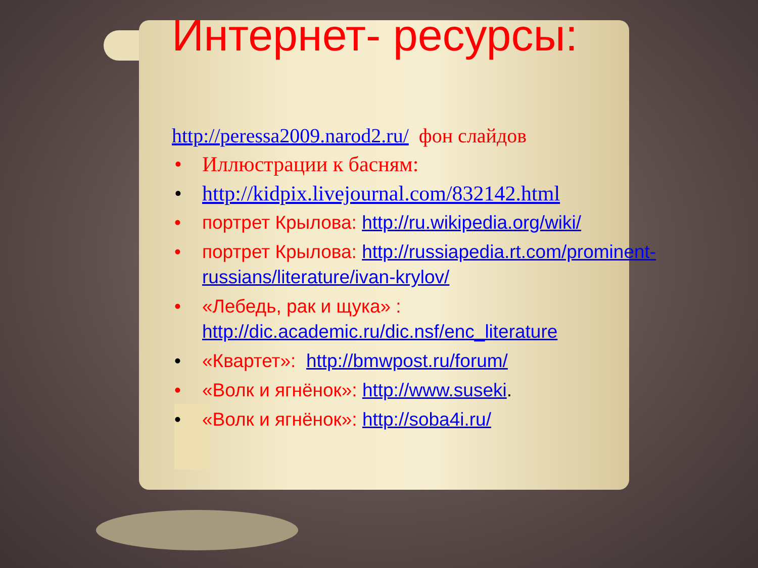Интернет- ресурсы:
http://peressa2009.narod2.ru/ фон слайдов
• Иллюстрации к басням:
• http://kidpix.livejournal.com/832142.html
• портрет Крылова: http://ru.wikipedia.org/wiki/
• портрет Крылова: http://russiapedia.rt.com/prominent-russians/literature/ivan-krylov/
• «Лебедь, рак и щука» : http://dic.academic.ru/dic.nsf/enc_literature
• «Квартет»: http://bmwpost.ru/forum/
• «Волк и ягнёнок»: http://www.suseki.
• «Волк и ягнёнок»: http://soba4i.ru/